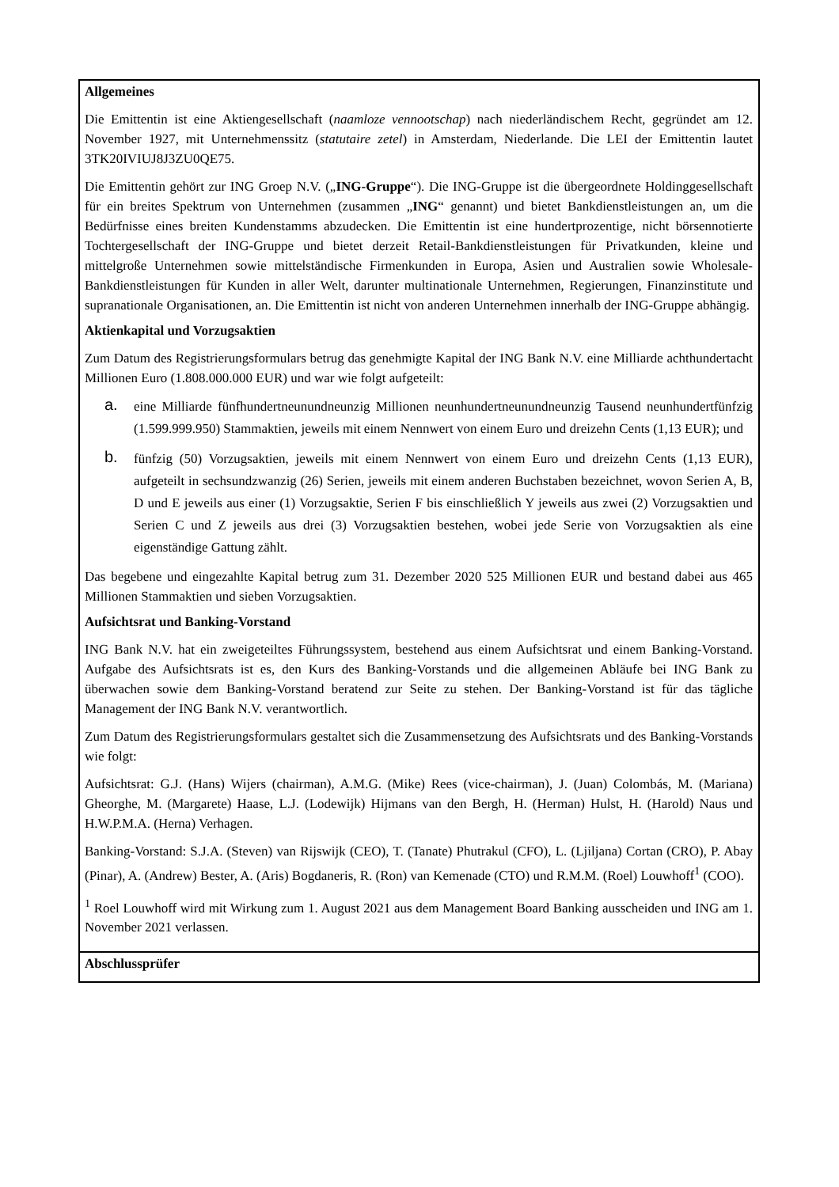| Allgemeines Die Emittentin ist eine Aktiengesellschaft ( naamloze vennootschap ) nach niederländischem Recht, gegründet am 12. November 1927, mit Unternehmenssitz ( statutaire zetel ) in Amsterdam, Niederlande. Die LEI der Emittentin lautet 3TK20IVIUJ8J3ZU0QE75. Die Emittentin gehört zur ING Groep N.V. („ ING-Gruppe “). Die ING-Gruppe ist die übergeordnete Holdinggesellschaft für ein breites Spektrum von Unternehmen (zusammen „ ING “ genannt) und bietet Bankdienstleistungen an, um die Bedürfnisse eines breiten Kundenstamms abzudecken. Die Emittentin ist eine hundertprozentige, nicht börsennotierte Tochtergesellschaft der ING-Gruppe und bietet derzeit Retail-Bankdienstleistungen für Privatkunden, kleine und mittelgroße Unternehmen sowie mittelständische Firmenkunden in Europa, Asien und Australien sowie Wholesale-Bankdienstleistungen für Kunden in aller Welt, darunter multinationale Unternehmen, Regierungen, Finanzinstitute und supranationale Organisationen, an. Die Emittentin ist nicht von anderen Unternehmen innerhalb der ING-Gruppe abhängig. Aktienkapital und Vorzugsaktien Zum Datum des Registrierungsformulars betrug das genehmigte Kapital der ING Bank N.V. eine Milliarde achthundertacht Millionen Euro (1.808.000.000 EUR) und war wie folgt aufgeteilt: a. eine Milliarde fünfhundertneunundneunzig Millionen neunhundertneunundneunzig Tausend neunhundertfünfzig (1.599.999.950) Stammaktien, jeweils mit einem Nennwert von einem Euro und dreizehn Cents (1,13 EUR); und b. fünfzig (50) Vorzugsaktien, jeweils mit einem Nennwert von einem Euro und dreizehn Cents (1,13 EUR), aufgeteilt in sechsundzwanzig (26) Serien, jeweils mit einem anderen Buchstaben bezeichnet, wovon Serien A, B, D und E jeweils aus einer (1) Vorzugsaktie, Serien F bis einschließlich Y jeweils aus zwei (2) Vorzugsaktien und Serien C und Z jeweils aus drei (3) Vorzugsaktien bestehen, wobei jede Serie von Vorzugsaktien als eine eigenständige Gattung zählt. Das begebene und eingezahlte Kapital betrug zum 31. Dezember 2020 525 Millionen EUR und bestand dabei aus 465 Millionen Stammaktien und sieben Vorzugsaktien. Aufsichtsrat und Banking-Vorstand ING Bank N.V. hat ein zweigeteiltes Führungssystem, bestehend aus einem Aufsichtsrat und einem Banking-Vorstand. Aufgabe des Aufsichtsrats ist es, den Kurs des Banking-Vorstands und die allgemeinen Abläufe bei ING Bank zu überwachen sowie dem Banking-Vorstand beratend zur Seite zu stehen. Der Banking-Vorstand ist für das tägliche Management der ING Bank N.V. verantwortlich. Zum Datum des Registrierungsformulars gestaltet sich die Zusammensetzung des Aufsichtsrats und des Banking-Vorstands wie folgt: Aufsichtsrat: G.J. (Hans) Wijers (chairman), A.M.G. (Mike) Rees (vice-chairman), J. (Juan) Colombás, M. (Mariana) Gheorghe, M. (Margarete) Haase, L.J. (Lodewijk) Hijmans van den Bergh, H. (Herman) Hulst, H. (Harold) Naus und H.W.P.M.A. (Herna) Verhagen. Banking-Vorstand: S.J.A. (Steven) van Rijswijk (CEO), T. (Tanate) Phutrakul (CFO), L. (Ljiljana) Cortan (CRO), P. Abay (Pinar), A. (Andrew) Bester, A. (Aris) Bogdaneris, R. (Ron) van Kemenade (CTO) und R.M.M. (Roel) Louwhoff<sup>1</sup> (COO). <sup>1</sup> Roel Louwhoff wird mit Wirkung zum 1. August 2021 aus dem Management Board Banking ausscheiden und ING am 1. November 2021 verlassen. |
| Abschlussprüfer |